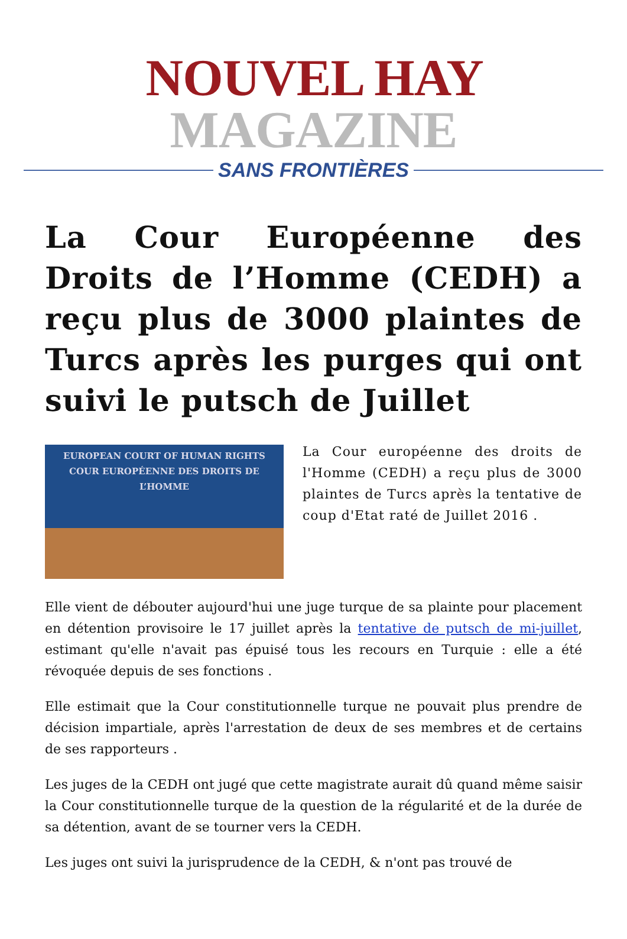NOUVEL HAY MAGAZINE
SANS FRONTIÈRES
La Cour Européenne des Droits de l’Homme (CEDH) a reçu plus de 3000 plaintes de Turcs après les purges qui ont suivi le putsch de Juillet
EUROPEAN COURT OF HUMAN RIGHTS
COUR EUROPÉENNE DES DROITS DE L’HOMME
La Cour européenne des droits de l'Homme (CEDH) a reçu plus de 3000 plaintes de Turcs après la tentative de coup d'Etat raté de Juillet 2016 .
Elle vient de débouter aujourd'hui une juge turque de sa plainte pour placement en détention provisoire le 17 juillet après la tentative de putsch de mi-juillet, estimant qu'elle n'avait pas épuisé tous les recours en Turquie : elle a été révoquée depuis de ses fonctions .
Elle estimait que la Cour constitutionnelle turque ne pouvait plus prendre de décision impartiale, après l'arrestation de deux de ses membres et de certains de ses rapporteurs .
Les juges de la CEDH ont jugé que cette magistrate aurait dû quand même saisir la Cour constitutionnelle turque de la question de la régularité et de la durée de sa détention, avant de se tourner vers la CEDH.
Les juges ont suivi la jurisprudence de la CEDH, & n'ont pas trouvé de